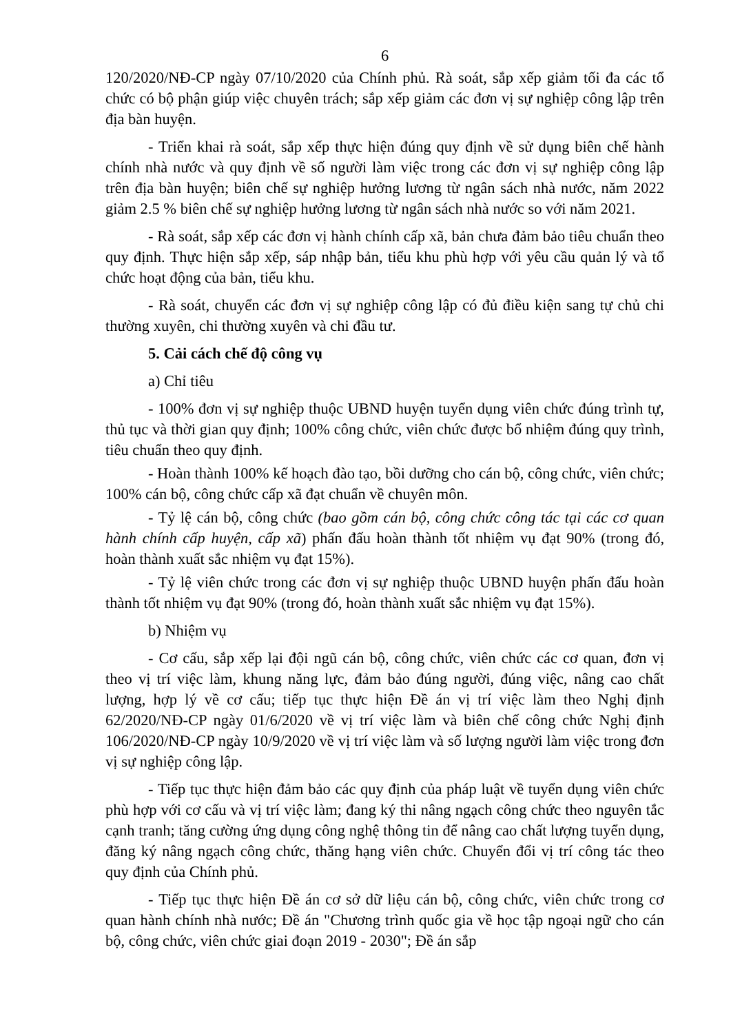6
120/2020/NĐ-CP ngày 07/10/2020 của Chính phủ. Rà soát, sắp xếp giảm tối đa các tổ chức có bộ phận giúp việc chuyên trách; sắp xếp giảm các đơn vị sự nghiệp công lập trên địa bàn huyện.
- Triển khai rà soát, sắp xếp thực hiện đúng quy định về sử dụng biên chế hành chính nhà nước và quy định về số người làm việc trong các đơn vị sự nghiệp công lập trên địa bàn huyện; biên chế sự nghiệp hưởng lương từ ngân sách nhà nước, năm 2022 giảm 2.5 % biên chế sự nghiệp hưởng lương từ ngân sách nhà nước so với năm 2021.
- Rà soát, sắp xếp các đơn vị hành chính cấp xã, bản chưa đảm bảo tiêu chuẩn theo quy định. Thực hiện sắp xếp, sáp nhập bản, tiểu khu phù hợp với yêu cầu quản lý và tổ chức hoạt động của bản, tiểu khu.
- Rà soát, chuyển các đơn vị sự nghiệp công lập có đủ điều kiện sang tự chủ chi thường xuyên, chi thường xuyên và chi đầu tư.
5. Cải cách chế độ công vụ
a) Chỉ tiêu
- 100% đơn vị sự nghiệp thuộc UBND huyện tuyển dụng viên chức đúng trình tự, thủ tục và thời gian quy định; 100% công chức, viên chức được bổ nhiệm đúng quy trình, tiêu chuẩn theo quy định.
- Hoàn thành 100% kế hoạch đào tạo, bồi dưỡng cho cán bộ, công chức, viên chức; 100% cán bộ, công chức cấp xã đạt chuẩn về chuyên môn.
- Tỷ lệ cán bộ, công chức (bao gồm cán bộ, công chức công tác tại các cơ quan hành chính cấp huyện, cấp xã) phấn đấu hoàn thành tốt nhiệm vụ đạt 90% (trong đó, hoàn thành xuất sắc nhiệm vụ đạt 15%).
- Tỷ lệ viên chức trong các đơn vị sự nghiệp thuộc UBND huyện phấn đấu hoàn thành tốt nhiệm vụ đạt 90% (trong đó, hoàn thành xuất sắc nhiệm vụ đạt 15%).
b) Nhiệm vụ
- Cơ cấu, sắp xếp lại đội ngũ cán bộ, công chức, viên chức các cơ quan, đơn vị theo vị trí việc làm, khung năng lực, đảm bảo đúng người, đúng việc, nâng cao chất lượng, hợp lý về cơ cấu; tiếp tục thực hiện Đề án vị trí việc làm theo Nghị định 62/2020/NĐ-CP ngày 01/6/2020 về vị trí việc làm và biên chế công chức Nghị định 106/2020/NĐ-CP ngày 10/9/2020 về vị trí việc làm và số lượng người làm việc trong đơn vị sự nghiệp công lập.
- Tiếp tục thực hiện đảm bảo các quy định của pháp luật về tuyển dụng viên chức phù hợp với cơ cấu và vị trí việc làm; đang ký thi nâng ngạch công chức theo nguyên tắc cạnh tranh; tăng cường ứng dụng công nghệ thông tin để nâng cao chất lượng tuyển dụng, đăng ký nâng ngạch công chức, thăng hạng viên chức. Chuyển đổi vị trí công tác theo quy định của Chính phủ.
- Tiếp tục thực hiện Đề án cơ sở dữ liệu cán bộ, công chức, viên chức trong cơ quan hành chính nhà nước; Đề án "Chương trình quốc gia về học tập ngoại ngữ cho cán bộ, công chức, viên chức giai đoạn 2019 - 2030"; Đề án sắp